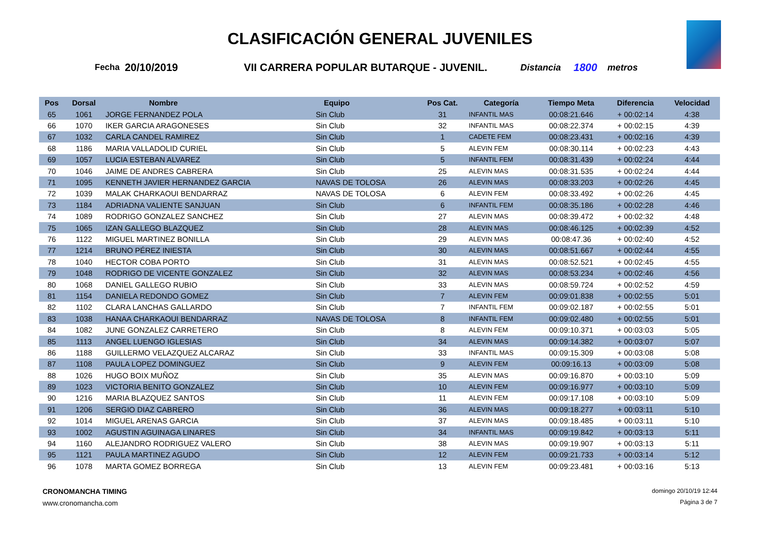CLASIFICACIÓN GENERAL JUVENILES
Fecha 20/10/2019 VII CARRERA POPULAR BUTARQUE - JUVENIL. Distancia 1800 metros
| Pos | Dorsal | Nombre | Equipo | Pos Cat. | Categoría | Tiempo Meta | Diferencia | Velocidad |
| --- | --- | --- | --- | --- | --- | --- | --- | --- |
| 65 | 1061 | JORGE FERNANDEZ POLA | Sin Club | 31 | INFANTIL MAS | 00:08:21.646 | + 00:02:14 | 4:38 |
| 66 | 1070 | IKER GARCIA ARAGONESES | Sin Club | 32 | INFANTIL MAS | 00:08:22.374 | + 00:02:15 | 4:39 |
| 67 | 1032 | CARLA CANDEL RAMIREZ | Sin Club | 1 | CADETE FEM | 00:08:23.431 | + 00:02:16 | 4:39 |
| 68 | 1186 | MARIA VALLADOLID CURIEL | Sin Club | 5 | ALEVIN FEM | 00:08:30.114 | + 00:02:23 | 4:43 |
| 69 | 1057 | LUCIA ESTEBAN ALVAREZ | Sin Club | 5 | INFANTIL FEM | 00:08:31.439 | + 00:02:24 | 4:44 |
| 70 | 1046 | JAIME DE ANDRES CABRERA | Sin Club | 25 | ALEVIN MAS | 00:08:31.535 | + 00:02:24 | 4:44 |
| 71 | 1095 | KENNETH JAVIER HERNANDEZ GARCIA | NAVAS DE TOLOSA | 26 | ALEVIN MAS | 00:08:33.203 | + 00:02:26 | 4:45 |
| 72 | 1039 | MALAK CHARKAOUI BENDARRAZ | NAVAS DE TOLOSA | 6 | ALEVIN FEM | 00:08:33.492 | + 00:02:26 | 4:45 |
| 73 | 1184 | ADRIADNA VALIENTE SANJUAN | Sin Club | 6 | INFANTIL FEM | 00:08:35.186 | + 00:02:28 | 4:46 |
| 74 | 1089 | RODRIGO GONZALEZ SANCHEZ | Sin Club | 27 | ALEVIN MAS | 00:08:39.472 | + 00:02:32 | 4:48 |
| 75 | 1065 | IZAN GALLEGO BLAZQUEZ | Sin Club | 28 | ALEVIN MAS | 00:08:46.125 | + 00:02:39 | 4:52 |
| 76 | 1122 | MIGUEL MARTINEZ BONILLA | Sin Club | 29 | ALEVIN MAS | 00:08:47.36 | + 00:02:40 | 4:52 |
| 77 | 1214 | BRUNO PÉREZ INIESTA | Sin Club | 30 | ALEVIN MAS | 00:08:51.667 | + 00:02:44 | 4:55 |
| 78 | 1040 | HECTOR COBA PORTO | Sin Club | 31 | ALEVIN MAS | 00:08:52.521 | + 00:02:45 | 4:55 |
| 79 | 1048 | RODRIGO DE VICENTE GONZALEZ | Sin Club | 32 | ALEVIN MAS | 00:08:53.234 | + 00:02:46 | 4:56 |
| 80 | 1068 | DANIEL GALLEGO RUBIO | Sin Club | 33 | ALEVIN MAS | 00:08:59.724 | + 00:02:52 | 4:59 |
| 81 | 1154 | DANIELA REDONDO GOMEZ | Sin Club | 7 | ALEVIN FEM | 00:09:01.838 | + 00:02:55 | 5:01 |
| 82 | 1102 | CLARA LANCHAS GALLARDO | Sin Club | 7 | INFANTIL FEM | 00:09:02.187 | + 00:02:55 | 5:01 |
| 83 | 1038 | HANAA CHARKAOUI BENDARRAZ | NAVAS DE TOLOSA | 8 | INFANTIL FEM | 00:09:02.480 | + 00:02:55 | 5:01 |
| 84 | 1082 | JUNE GONZALEZ CARRETERO | Sin Club | 8 | ALEVIN FEM | 00:09:10.371 | + 00:03:03 | 5:05 |
| 85 | 1113 | ANGEL LUENGO IGLESIAS | Sin Club | 34 | ALEVIN MAS | 00:09:14.382 | + 00:03:07 | 5:07 |
| 86 | 1188 | GUILLERMO VELAZQUEZ ALCARAZ | Sin Club | 33 | INFANTIL MAS | 00:09:15.309 | + 00:03:08 | 5:08 |
| 87 | 1108 | PAULA LOPEZ DOMINGUEZ | Sin Club | 9 | ALEVIN FEM | 00:09:16.13 | + 00:03:09 | 5:08 |
| 88 | 1026 | HUGO BOIX MUÑOZ | Sin Club | 35 | ALEVIN MAS | 00:09:16.870 | + 00:03:10 | 5:09 |
| 89 | 1023 | VICTORIA BENITO GONZALEZ | Sin Club | 10 | ALEVIN FEM | 00:09:16.977 | + 00:03:10 | 5:09 |
| 90 | 1216 | MARIA BLAZQUEZ SANTOS | Sin Club | 11 | ALEVIN FEM | 00:09:17.108 | + 00:03:10 | 5:09 |
| 91 | 1206 | SERGIO DIAZ CABRERO | Sin Club | 36 | ALEVIN MAS | 00:09:18.277 | + 00:03:11 | 5:10 |
| 92 | 1014 | MIGUEL ARENAS GARCIA | Sin Club | 37 | ALEVIN MAS | 00:09:18.485 | + 00:03:11 | 5:10 |
| 93 | 1002 | AGUSTIN AGUINAGA LINARES | Sin Club | 34 | INFANTIL MAS | 00:09:19.842 | + 00:03:13 | 5:11 |
| 94 | 1160 | ALEJANDRO RODRIGUEZ VALERO | Sin Club | 38 | ALEVIN MAS | 00:09:19.907 | + 00:03:13 | 5:11 |
| 95 | 1121 | PAULA MARTINEZ AGUDO | Sin Club | 12 | ALEVIN FEM | 00:09:21.733 | + 00:03:14 | 5:12 |
| 96 | 1078 | MARTA GOMEZ BORREGA | Sin Club | 13 | ALEVIN FEM | 00:09:23.481 | + 00:03:16 | 5:13 |
CRONOMANCHA TIMING
www.cronomancha.com
domingo 20/10/19 12:44
Página 3 de 7